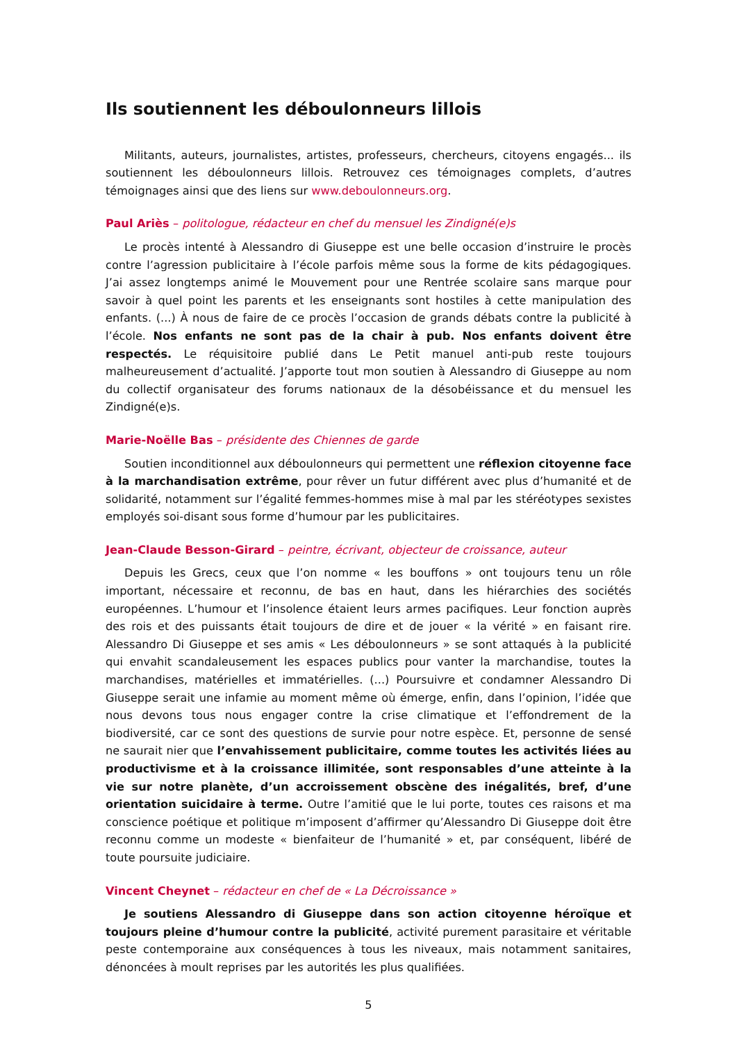Ils soutiennent les déboulonneurs lillois
Militants, auteurs, journalistes, artistes, professeurs, chercheurs, citoyens engagés... ils soutiennent les déboulonneurs lillois. Retrouvez ces témoignages complets, d’autres témoignages ainsi que des liens sur www.deboulonneurs.org.
Paul Ariès – politologue, rédacteur en chef du mensuel les Zindigné(e)s
Le procès intenté à Alessandro di Giuseppe est une belle occasion d’instruire le procès contre l’agression publicitaire à l’école parfois même sous la forme de kits pédagogiques. J’ai assez longtemps animé le Mouvement pour une Rentrée scolaire sans marque pour savoir à quel point les parents et les enseignants sont hostiles à cette manipulation des enfants. (...) À nous de faire de ce procès l’occasion de grands débats contre la publicité à l’école. Nos enfants ne sont pas de la chair à pub. Nos enfants doivent être respectés. Le réquisitoire publié dans Le Petit manuel anti-pub reste toujours malheureusement d’actualité. J’apporte tout mon soutien à Alessandro di Giuseppe au nom du collectif organisateur des forums nationaux de la désobéissance et du mensuel les Zindigné(e)s.
Marie-Noëlle Bas – présidente des Chiennes de garde
Soutien inconditionnel aux déboulonneurs qui permettent une réflexion citoyenne face à la marchandisation extrême, pour rêver un futur différent avec plus d’humanité et de solidarité, notamment sur l’égalité femmes-hommes mise à mal par les stéréotypes sexistes employés soi-disant sous forme d’humour par les publicitaires.
Jean-Claude Besson-Girard – peintre, écrivant, objecteur de croissance, auteur
Depuis les Grecs, ceux que l’on nomme « les bouffons » ont toujours tenu un rôle important, nécessaire et reconnu, de bas en haut, dans les hiérarchies des sociétés européennes. L’humour et l’insolence étaient leurs armes pacifiques. Leur fonction auprès des rois et des puissants était toujours de dire et de jouer « la vérité » en faisant rire. Alessandro Di Giuseppe et ses amis « Les déboulonneurs » se sont attaqués à la publicité qui envahit scandaleusement les espaces publics pour vanter la marchandise, toutes la marchandises, matérielles et immatérielles. (...) Poursuivre et condamner Alessandro Di Giuseppe serait une infamie au moment même où émerge, enfin, dans l’opinion, l’idée que nous devons tous nous engager contre la crise climatique et l’effondrement de la biodiversité, car ce sont des questions de survie pour notre espèce. Et, personne de sensé ne saurait nier que l’envahissement publicitaire, comme toutes les activités liées au productivisme et à la croissance illimitée, sont responsables d’une atteinte à la vie sur notre planète, d’un accroissement obscène des inégalités, bref, d’une orientation suicidaire à terme. Outre l’amitié que le lui porte, toutes ces raisons et ma conscience poétique et politique m’imposent d’affirmer qu’Alessandro Di Giuseppe doit être reconnu comme un modeste « bienfaiteur de l’humanité » et, par conséquent, libéré de toute poursuite judiciaire.
Vincent Cheynet – rédacteur en chef de « La Décroissance »
Je soutiens Alessandro di Giuseppe dans son action citoyenne héroïque et toujours pleine d’humour contre la publicité, activité purement parasitaire et véritable peste contemporaine aux conséquences à tous les niveaux, mais notamment sanitaires, dénoncées à moult reprises par les autorités les plus qualifiées.
5